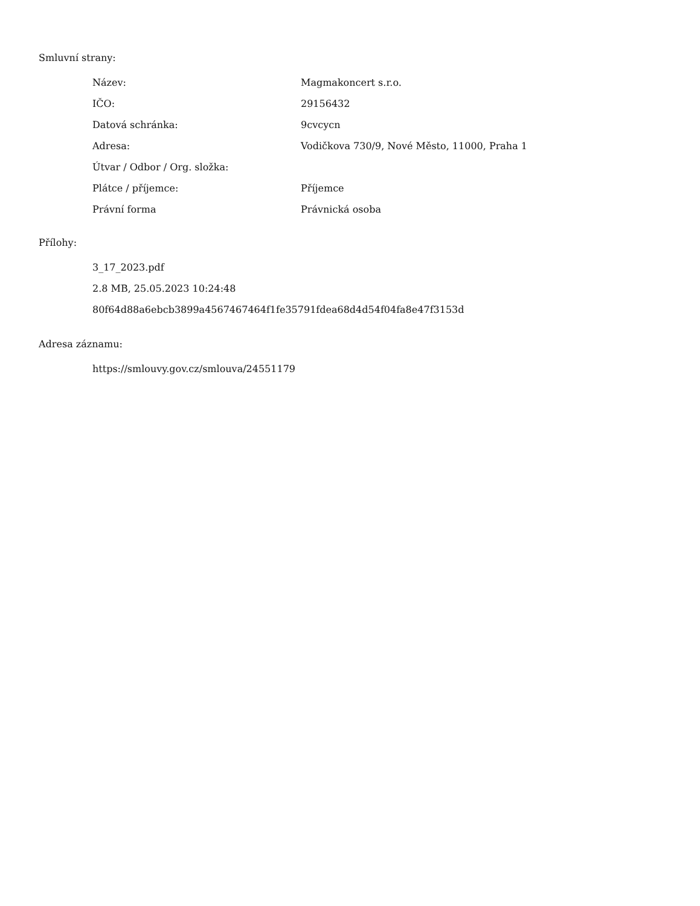Smluvní strany:
| Název: | Magmakoncert s.r.o. |
| IČO: | 29156432 |
| Datová schránka: | 9cvcycn |
| Adresa: | Vodičkova 730/9, Nové Město, 11000, Praha 1 |
| Útvar / Odbor / Org. složka: | |
| Plátce / příjemce: | Příjemce |
| Právní forma | Právnická osoba |
Přílohy:
3_17_2023.pdf
2.8 MB, 25.05.2023 10:24:48
80f64d88a6ebcb3899a4567467464f1fe35791fdea68d4d54f04fa8e47f3153d
Adresa záznamu:
https://smlouvy.gov.cz/smlouva/24551179